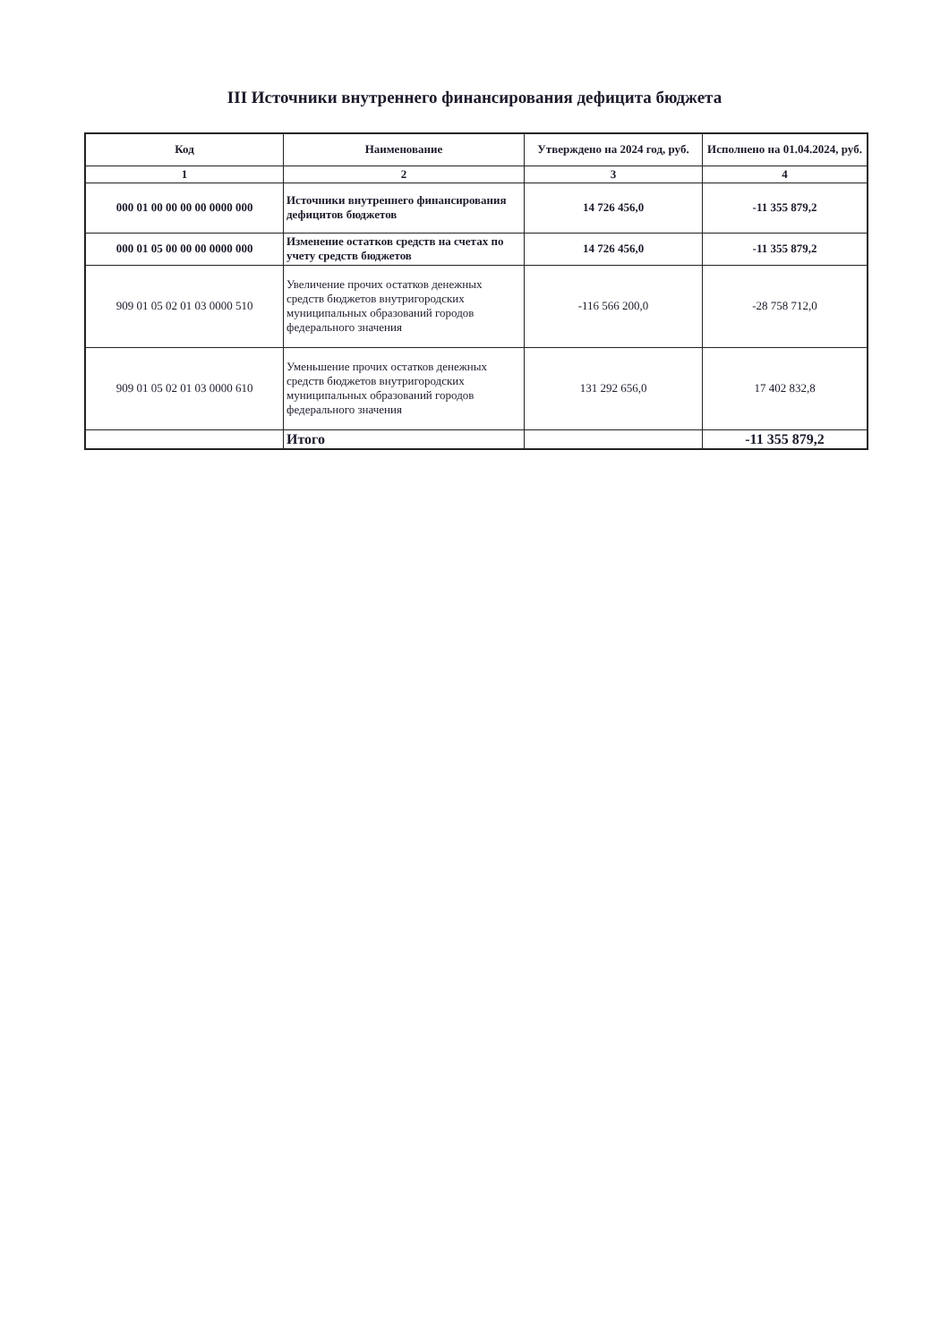III Источники внутреннего финансирования дефицита бюджета
| Код | Наименование | Утверждено на 2024 год, руб. | Исполнено на 01.04.2024, руб. |
| --- | --- | --- | --- |
| 1 | 2 | 3 | 4 |
| 000 01 00 00 00 00 0000 000 | Источники внутреннего финансирования дефицитов бюджетов | 14 726 456,0 | -11 355 879,2 |
| 000 01 05 00 00 00 0000 000 | Изменение остатков средств на счетах по учету средств бюджетов | 14 726 456,0 | -11 355 879,2 |
| 909 01 05 02 01 03 0000 510 | Увеличение прочих остатков денежных средств бюджетов внутригородских муниципальных образований городов федерального значения | -116 566 200,0 | -28 758 712,0 |
| 909 01 05 02 01 03 0000 610 | Уменьшение прочих остатков денежных средств бюджетов внутригородских муниципальных образований городов федерального значения | 131 292 656,0 | 17 402 832,8 |
| | Итого | | -11 355 879,2 |